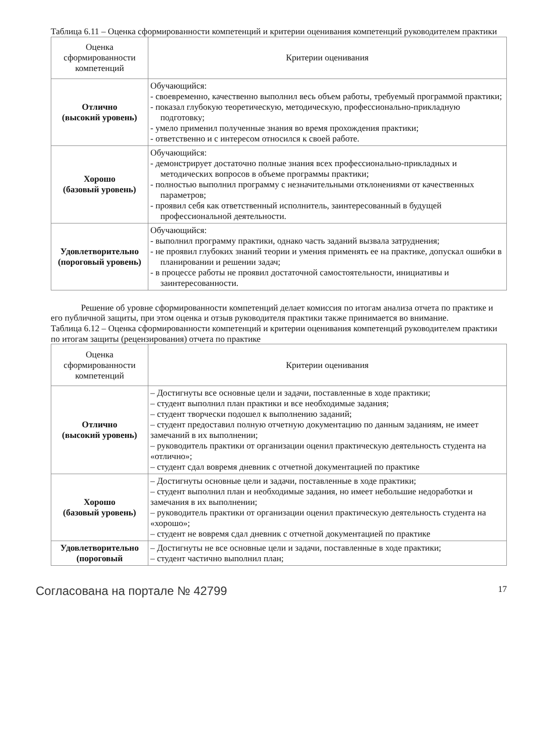Таблица 6.11 – Оценка сформированности компетенций и критерии оценивания компетенций руководителем практики
| Оценка сформированности компетенций | Критерии оценивания |
| Отлично (высокий уровень) | Обучающийся: - своевременно, качественно выполнил весь объем работы, требуемый программой практики; - показал глубокую теоретическую, методическую, профессионально-прикладную подготовку; - умело применил полученные знания во время прохождения практики; - ответственно и с интересом относился к своей работе. |
| Хорошо (базовый уровень) | Обучающийся: - демонстрирует достаточно полные знания всех профессионально-прикладных и методических вопросов в объеме программы практики; - полностью выполнил программу с незначительными отклонениями от качественных параметров; - проявил себя как ответственный исполнитель, заинтересованный в будущей профессиональной деятельности. |
| Удовлетворительно (пороговый уровень) | Обучающийся: - выполнил программу практики, однако часть заданий вызвала затруднения; - не проявил глубоких знаний теории и умения применять ее на практике, допускал ошибки в планировании и решении задач; - в процессе работы не проявил достаточной самостоятельности, инициативы и заинтересованности. |
Решение об уровне сформированности компетенций делает комиссия по итогам анализа отчета по практике и его публичной защиты, при этом оценка и отзыв руководителя практики также принимается во внимание.
Таблица 6.12 – Оценка сформированности компетенций и критерии оценивания компетенций руководителем практики по итогам защиты (рецензирования) отчета по практике
| Оценка сформированности компетенций | Критерии оценивания |
| Отлично (высокий уровень) | – Достигнуты все основные цели и задачи, поставленные в ходе практики; – студент выполнил план практики и все необходимые задания; – студент творчески подошел к выполнению заданий; – студент предоставил полную отчетную документацию по данным заданиям, не имеет замечаний в их выполнении; – руководитель практики от организации оценил практическую деятельность студента на «отлично»; – студент сдал вовремя дневник с отчетной документацией по практике |
| Хорошо (базовый уровень) | – Достигнуты основные цели и задачи, поставленные в ходе практики; – студент выполнил план и необходимые задания, но имеет небольшие недоработки и замечания в их выполнении; – руководитель практики от организации оценил практическую деятельность студента на «хорошо»; – студент не вовремя сдал дневник с отчетной документацией по практике |
| Удовлетворительно (пороговый | – Достигнуты не все основные цели и задачи, поставленные в ходе практики; – студент частично выполнил план; |
Согласована на портале № 42799 17